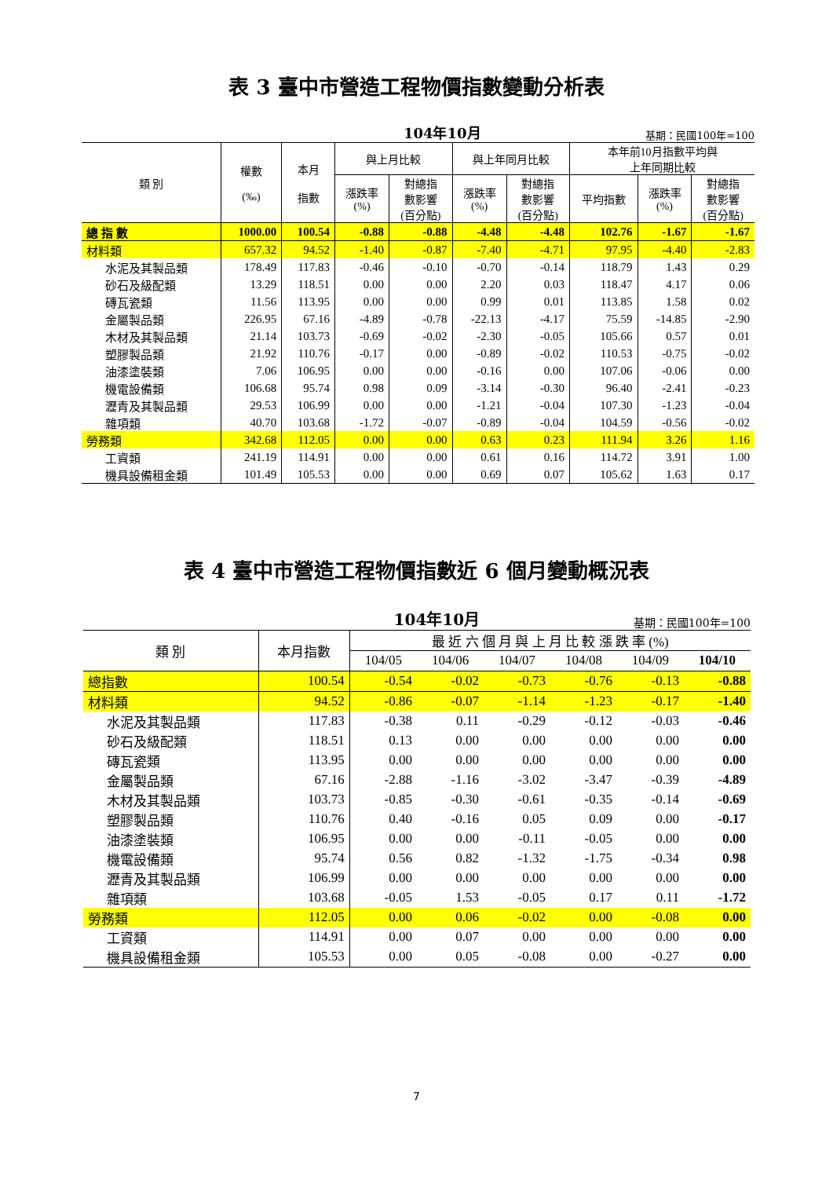表 3 臺中市營造工程物價指數變動分析表
104年10月 基期：民國100年=100
| 類 別 | 權數 (‰) | 本月 指數 | 與上月比較 | | 與上年同月比較 | | 本年前10月指數平均與 上年同期比較 | | |
| --- | --- | --- | --- | --- | --- | --- | --- | --- | --- |
| | | | 漲跌率 (%) | 對總指 數影響 (百分點) | 漲跌率 (%) | 對總指 數影響 (百分點) | 平均指數 | 漲跌率 (%) | 對總指 數影響 (百分點) |
| 總 指 數 | 1000.00 | 100.54 | -0.88 | -0.88 | -4.48 | -4.48 | 102.76 | -1.67 | -1.67 |
| 材料類 | 657.32 | 94.52 | -1.40 | -0.87 | -7.40 | -4.71 | 97.95 | -4.40 | -2.83 |
| 水泥及其製品類 | 178.49 | 117.83 | -0.46 | -0.10 | -0.70 | -0.14 | 118.79 | 1.43 | 0.29 |
| 砂石及級配類 | 13.29 | 118.51 | 0.00 | 0.00 | 2.20 | 0.03 | 118.47 | 4.17 | 0.06 |
| 磚瓦瓷類 | 11.56 | 113.95 | 0.00 | 0.00 | 0.99 | 0.01 | 113.85 | 1.58 | 0.02 |
| 金屬製品類 | 226.95 | 67.16 | -4.89 | -0.78 | -22.13 | -4.17 | 75.59 | -14.85 | -2.90 |
| 木材及其製品類 | 21.14 | 103.73 | -0.69 | -0.02 | -2.30 | -0.05 | 105.66 | 0.57 | 0.01 |
| 塑膠製品類 | 21.92 | 110.76 | -0.17 | 0.00 | -0.89 | -0.02 | 110.53 | -0.75 | -0.02 |
| 油漆塗裝類 | 7.06 | 106.95 | 0.00 | 0.00 | -0.16 | 0.00 | 107.06 | -0.06 | 0.00 |
| 機電設備類 | 106.68 | 95.74 | 0.98 | 0.09 | -3.14 | -0.30 | 96.40 | -2.41 | -0.23 |
| 瀝青及其製品類 | 29.53 | 106.99 | 0.00 | 0.00 | -1.21 | -0.04 | 107.30 | -1.23 | -0.04 |
| 雜項類 | 40.70 | 103.68 | -1.72 | -0.07 | -0.89 | -0.04 | 104.59 | -0.56 | -0.02 |
| 勞務類 | 342.68 | 112.05 | 0.00 | 0.00 | 0.63 | 0.23 | 111.94 | 3.26 | 1.16 |
| 工資類 | 241.19 | 114.91 | 0.00 | 0.00 | 0.61 | 0.16 | 114.72 | 3.91 | 1.00 |
| 機具設備租金類 | 101.49 | 105.53 | 0.00 | 0.00 | 0.69 | 0.07 | 105.62 | 1.63 | 0.17 |
表 4 臺中市營造工程物價指數近 6 個月變動概況表
104年10月 基期：民國100年=100
| 類 別 | 本月指數 | 最 近 六 個 月 與 上 月 比 較 漲 跌 率 (%) | | | | | |
| --- | --- | --- | --- | --- | --- | --- | --- |
| | | 104/05 | 104/06 | 104/07 | 104/08 | 104/09 | 104/10 |
| 總指數 | 100.54 | -0.54 | -0.02 | -0.73 | -0.76 | -0.13 | -0.88 |
| 材料類 | 94.52 | -0.86 | -0.07 | -1.14 | -1.23 | -0.17 | -1.40 |
| 水泥及其製品類 | 117.83 | -0.38 | 0.11 | -0.29 | -0.12 | -0.03 | -0.46 |
| 砂石及級配類 | 118.51 | 0.13 | 0.00 | 0.00 | 0.00 | 0.00 | 0.00 |
| 磚瓦瓷類 | 113.95 | 0.00 | 0.00 | 0.00 | 0.00 | 0.00 | 0.00 |
| 金屬製品類 | 67.16 | -2.88 | -1.16 | -3.02 | -3.47 | -0.39 | -4.89 |
| 木材及其製品類 | 103.73 | -0.85 | -0.30 | -0.61 | -0.35 | -0.14 | -0.69 |
| 塑膠製品類 | 110.76 | 0.40 | -0.16 | 0.05 | 0.09 | 0.00 | -0.17 |
| 油漆塗裝類 | 106.95 | 0.00 | 0.00 | -0.11 | -0.05 | 0.00 | 0.00 |
| 機電設備類 | 95.74 | 0.56 | 0.82 | -1.32 | -1.75 | -0.34 | 0.98 |
| 瀝青及其製品類 | 106.99 | 0.00 | 0.00 | 0.00 | 0.00 | 0.00 | 0.00 |
| 雜項類 | 103.68 | -0.05 | 1.53 | -0.05 | 0.17 | 0.11 | -1.72 |
| 勞務類 | 112.05 | 0.00 | 0.06 | -0.02 | 0.00 | -0.08 | 0.00 |
| 工資類 | 114.91 | 0.00 | 0.07 | 0.00 | 0.00 | 0.00 | 0.00 |
| 機具設備租金類 | 105.53 | 0.00 | 0.05 | -0.08 | 0.00 | -0.27 | 0.00 |
7